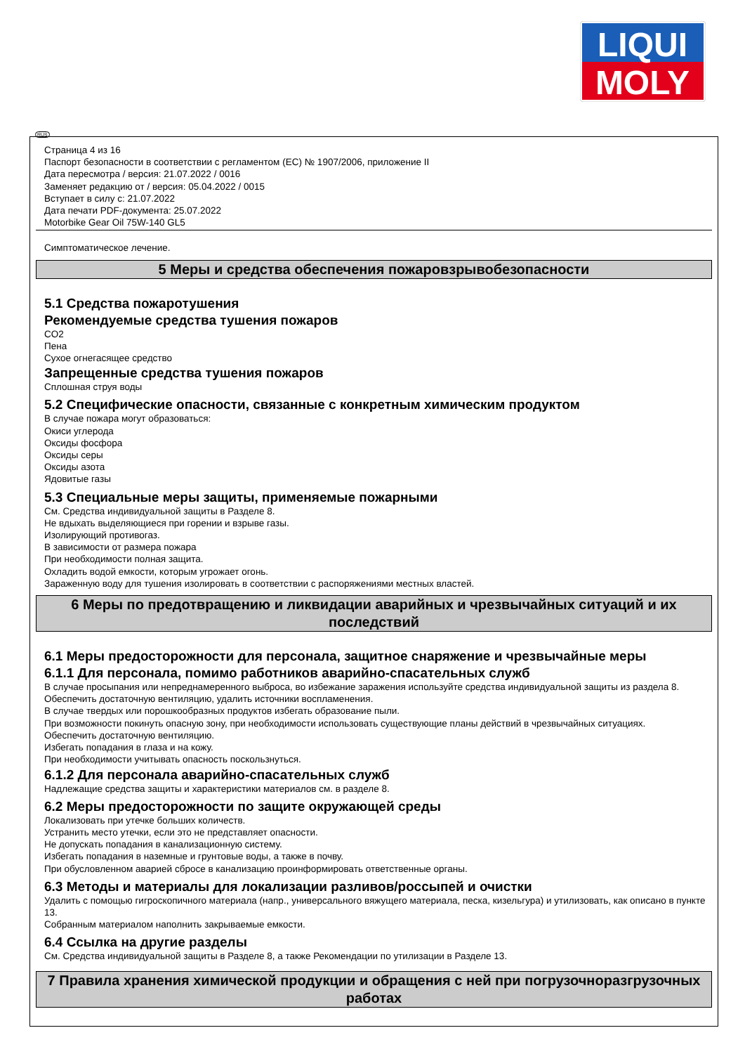LIQUI
MOLY
RUS
Страница 4 из 16
Паспорт безопасности в соответствии с регламентом (ЕС) № 1907/2006, приложение II
Дата пересмотра / версия: 21.07.2022 / 0016
Заменяет редакцию от / версия: 05.04.2022 / 0015
Вступает в силу с: 21.07.2022
Дата печати PDF-документа: 25.07.2022
Motorbike Gear Oil 75W-140 GL5
Симптоматическое лечение.
5 Меры и средства обеспечения пожаровзрывобезопасности
5.1 Средства пожаротушения
Рекомендуемые средства тушения пожаров
CO2
Пена
Сухое огнегасящее средство
Запрещенные средства тушения пожаров
Сплошная струя воды
5.2 Специфические опасности, связанные с конкретным химическим продуктом
В случае пожара могут образоваться:
Окиси углерода
Оксиды фосфора
Оксиды серы
Оксиды азота
Ядовитые газы
5.3 Специальные меры защиты, применяемые пожарными
См. Средства индивидуальной защиты в Разделе 8.
Не вдыхать выделяющиеся при горении и взрыве газы.
Изолирующий противогаз.
В зависимости от размера пожара
При необходимости полная защита.
Охладить водой емкости, которым угрожает огонь.
Зараженную воду для тушения изолировать в соответствии с распоряжениями местных властей.
6 Меры по предотвращению и ликвидации аварийных и чрезвычайных ситуаций и их последствий
6.1 Меры предосторожности для персонала, защитное снаряжение и чрезвычайные меры
6.1.1 Для персонала, помимо работников аварийно-спасательных служб
В случае просыпания или непреднамеренного выброса, во избежание заражения используйте средства индивидуальной защиты из раздела 8.
Обеспечить достаточную вентиляцию, удалить источники воспламенения.
В случае твердых или порошкообразных продуктов избегать образование пыли.
При возможности покинуть опасную зону, при необходимости использовать существующие планы действий в чрезвычайных ситуациях.
Обеспечить достаточную вентиляцию.
Избегать попадания в глаза и на кожу.
При необходимости учитывать опасность поскользнуться.
6.1.2 Для персонала аварийно-спасательных служб
Надлежащие средства защиты и характеристики материалов см. в разделе 8.
6.2 Меры предосторожности по защите окружающей среды
Локализовать при утечке больших количеств.
Устранить место утечки, если это не представляет опасности.
Не допускать попадания в канализационную систему.
Избегать попадания в наземные и грунтовые воды, а также в почву.
При обусловленном аварией сбросе в канализацию проинформировать ответственные органы.
6.3 Методы и материалы для локализации разливов/россыпей и очистки
Удалить с помощью гигроскопичного материала (напр., универсального вяжущего материала, песка, кизельгура) и утилизовать, как описано в пункте 13.
Собранным материалом наполнить закрываемые емкости.
6.4 Ссылка на другие разделы
См. Средства индивидуальной защиты в Разделе 8, а также Рекомендации по утилизации в Разделе 13.
7 Правила хранения химической продукции и обращения с ней при погрузочноразгрузочных работах